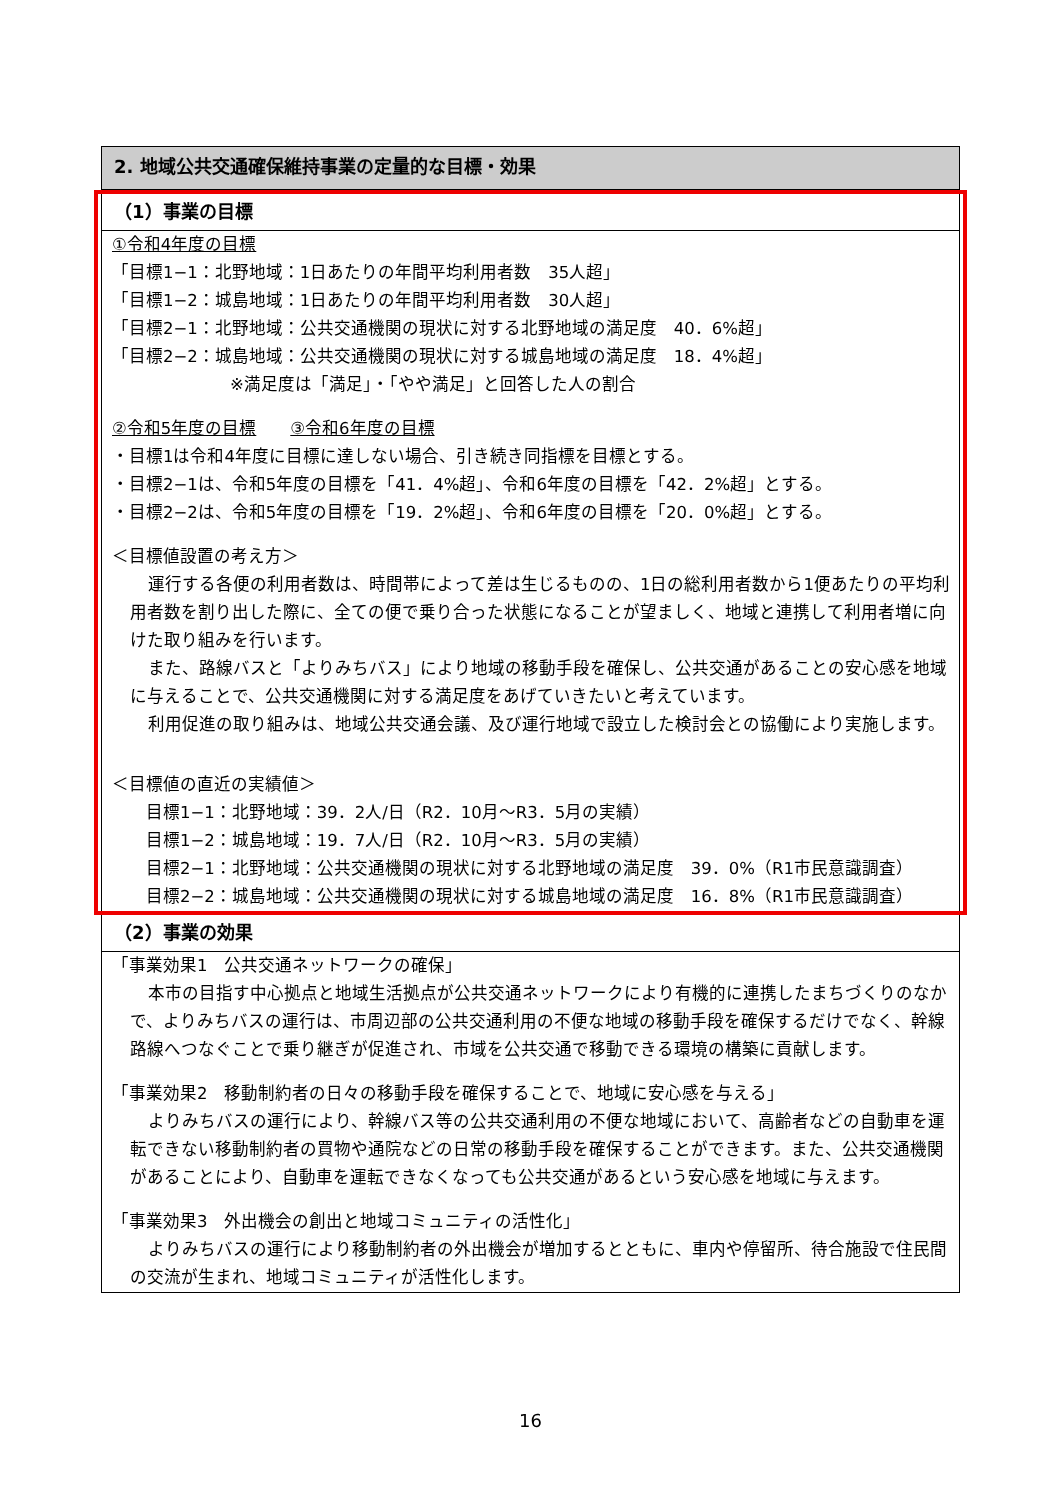2. 地域公共交通確保維持事業の定量的な目標・効果
（1）事業の目標
①令和4年度の目標
「目標1−1：北野地域：1日あたりの年間平均利用者数　35人超」
「目標1−2：城島地域：1日あたりの年間平均利用者数　30人超」
「目標2−1：北野地域：公共交通機関の現状に対する北野地域の満足度　40．6%超」
「目標2−2：城島地域：公共交通機関の現状に対する城島地域の満足度　18．4%超」
※満足度は「満足」・「やや満足」と回答した人の割合
②令和5年度の目標　　③令和6年度の目標
・目標1は令和4年度に目標に達しない場合、引き続き同指標を目標とする。
・目標2−1は、令和5年度の目標を「41．4%超」、令和6年度の目標を「42．2%超」とする。
・目標2−2は、令和5年度の目標を「19．2%超」、令和6年度の目標を「20．0%超」とする。
＜目標値設置の考え方＞
運行する各便の利用者数は、時間帯によって差は生じるものの、1日の総利用者数から1便あたりの平均利用者数を割り出した際に、全ての便で乗り合った状態になることが望ましく、地域と連携して利用者増に向けた取り組みを行います。
また、路線バスと「よりみちバス」により地域の移動手段を確保し、公共交通があることの安心感を地域に与えることで、公共交通機関に対する満足度をあげていきたいと考えています。
利用促進の取り組みは、地域公共交通会議、及び運行地域で設立した検討会との協働により実施します。
＜目標値の直近の実績値＞
目標1−1：北野地域：39．2人/日（R2．10月〜R3．5月の実績）
目標1−2：城島地域：19．7人/日（R2．10月〜R3．5月の実績）
目標2−1：北野地域：公共交通機関の現状に対する北野地域の満足度　39．0%（R1市民意識調査）
目標2−2：城島地域：公共交通機関の現状に対する城島地域の満足度　16．8%（R1市民意識調査）
（2）事業の効果
「事業効果1　公共交通ネットワークの確保」
本市の目指す中心拠点と地域生活拠点が公共交通ネットワークにより有機的に連携したまちづくりのなかで、よりみちバスの運行は、市周辺部の公共交通利用の不便な地域の移動手段を確保するだけでなく、幹線路線へつなぐことで乗り継ぎが促進され、市域を公共交通で移動できる環境の構築に貢献します。
「事業効果2　移動制約者の日々の移動手段を確保することで、地域に安心感を与える」
よりみちバスの運行により、幹線バス等の公共交通利用の不便な地域において、高齢者などの自動車を運転できない移動制約者の買物や通院などの日常の移動手段を確保することができます。また、公共交通機関があることにより、自動車を運転できなくなっても公共交通があるという安心感を地域に与えます。
「事業効果3　外出機会の創出と地域コミュニティの活性化」
よりみちバスの運行により移動制約者の外出機会が増加するとともに、車内や停留所、待合施設で住民間の交流が生まれ、地域コミュニティが活性化します。
16